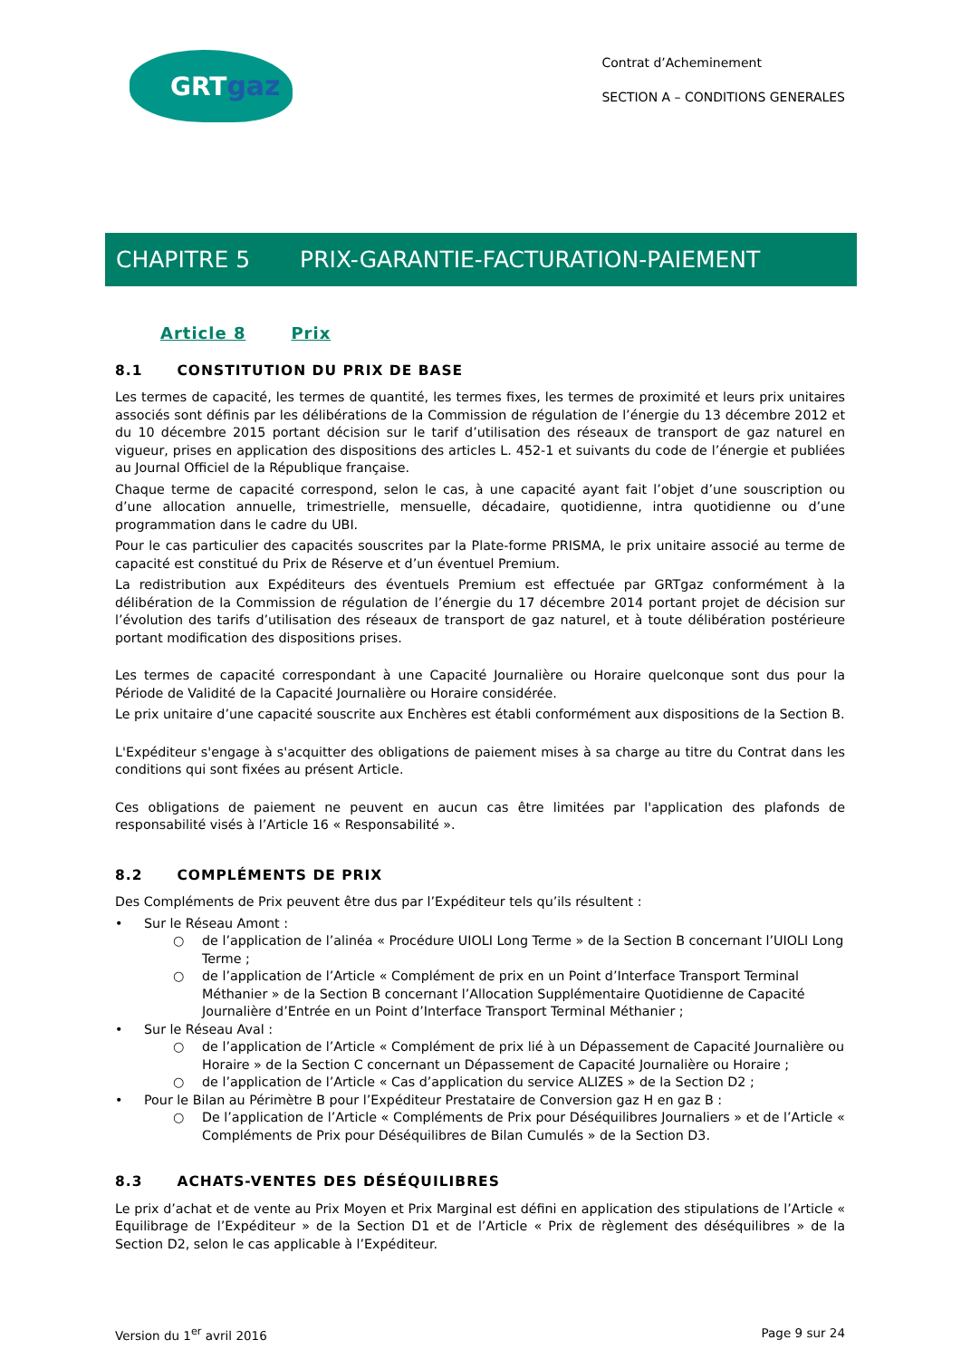GRTgaz
Contrat d’Acheminement
SECTION A – CONDITIONS GENERALES
CHAPITRE 5 PRIX-GARANTIE-FACTURATION-PAIEMENT
Article 8 Prix
8.1 CONSTITUTION DU PRIX DE BASE
Les termes de capacité, les termes de quantité, les termes fixes, les termes de proximité et leurs prix unitaires associés sont définis par les délibérations de la Commission de régulation de l’énergie du 13 décembre 2012 et du 10 décembre 2015 portant décision sur le tarif d’utilisation des réseaux de transport de gaz naturel en vigueur, prises en application des dispositions des articles L. 452-1 et suivants du code de l’énergie et publiées au Journal Officiel de la République française.
Chaque terme de capacité correspond, selon le cas, à une capacité ayant fait l’objet d’une souscription ou d’une allocation annuelle, trimestrielle, mensuelle, décadaire, quotidienne, intra quotidienne ou d’une programmation dans le cadre du UBI.
Pour le cas particulier des capacités souscrites par la Plate-forme PRISMA, le prix unitaire associé au terme de capacité est constitué du Prix de Réserve et d’un éventuel Premium.
La redistribution aux Expéditeurs des éventuels Premium est effectuée par GRTgaz conformément à la délibération de la Commission de régulation de l’énergie du 17 décembre 2014 portant projet de décision sur l’évolution des tarifs d’utilisation des réseaux de transport de gaz naturel, et à toute délibération postérieure portant modification des dispositions prises.
Les termes de capacité correspondant à une Capacité Journalière ou Horaire quelconque sont dus pour la Période de Validité de la Capacité Journalière ou Horaire considérée.
Le prix unitaire d’une capacité souscrite aux Enchères est établi conformément aux dispositions de la Section B.
L'Expéditeur s'engage à s'acquitter des obligations de paiement mises à sa charge au titre du Contrat dans les conditions qui sont fixées au présent Article.
Ces obligations de paiement ne peuvent en aucun cas être limitées par l'application des plafonds de responsabilité visés à l’Article 16 « Responsabilité ».
8.2 COMPLÉMENTS DE PRIX
Des Compléments de Prix peuvent être dus par l’Expéditeur tels qu’ils résultent :
• Sur le Réseau Amont :
○ de l’application de l’alinéa « Procédure UIOLI Long Terme » de la Section B concernant l’UIOLI Long Terme ;
○ de l’application de l’Article « Complément de prix en un Point d’Interface Transport Terminal Méthanier » de la Section B concernant l’Allocation Supplémentaire Quotidienne de Capacité Journalière d’Entrée en un Point d’Interface Transport Terminal Méthanier ;
• Sur le Réseau Aval :
○ de l’application de l’Article « Complément de prix lié à un Dépassement de Capacité Journalière ou Horaire » de la Section C concernant un Dépassement de Capacité Journalière ou Horaire ;
○ de l’application de l’Article « Cas d’application du service ALIZES » de la Section D2 ;
• Pour le Bilan au Périmètre B pour l’Expéditeur Prestataire de Conversion gaz H en gaz B :
○ De l’application de l’Article « Compléments de Prix pour Déséquilibres Journaliers » et de l’Article « Compléments de Prix pour Déséquilibres de Bilan Cumulés » de la Section D3.
8.3 ACHATS-VENTES DES DÉSÉQUILIBRES
Le prix d’achat et de vente au Prix Moyen et Prix Marginal est défini en application des stipulations de l’Article « Equilibrage de l’Expéditeur » de la Section D1 et de l’Article « Prix de règlement des déséquilibres » de la Section D2, selon le cas applicable à l’Expéditeur.
Version du 1<sup>er</sup> avril 2016 Page 9 sur 24